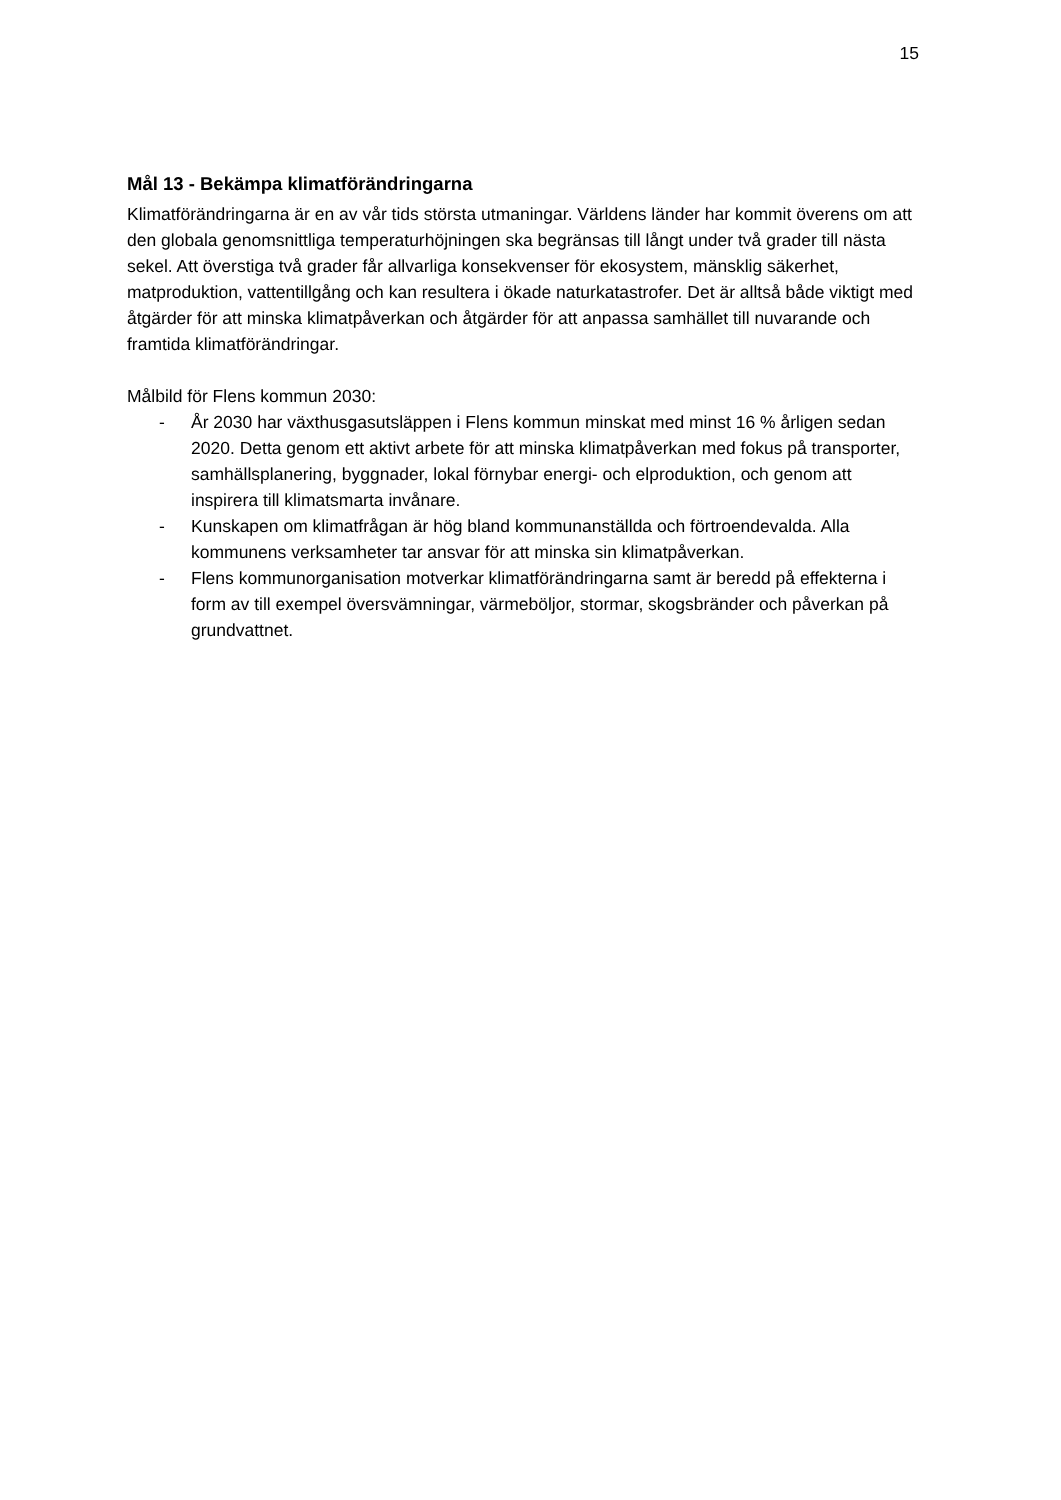15
Mål 13 - Bekämpa klimatförändringarna
Klimatförändringarna är en av vår tids största utmaningar. Världens länder har kommit överens om att den globala genomsnittliga temperaturhöjningen ska begränsas till långt under två grader till nästa sekel. Att överstiga två grader får allvarliga konsekvenser för ekosystem, mänsklig säkerhet, matproduktion, vattentillgång och kan resultera i ökade naturkatastrofer. Det är alltså både viktigt med åtgärder för att minska klimatpåverkan och åtgärder för att anpassa samhället till nuvarande och framtida klimatförändringar.
Målbild för Flens kommun 2030:
- År 2030 har växthusgasutsläppen i Flens kommun minskat med minst 16 % årligen sedan 2020. Detta genom ett aktivt arbete för att minska klimatpåverkan med fokus på transporter, samhällsplanering, byggnader, lokal förnybar energi- och elproduktion, och genom att inspirera till klimatsmarta invånare.
- Kunskapen om klimatfrågan är hög bland kommunanställda och förtroendevalda. Alla kommunens verksamheter tar ansvar för att minska sin klimatpåverkan.
- Flens kommunorganisation motverkar klimatförändringarna samt är beredd på effekterna i form av till exempel översvämningar, värmeböljor, stormar, skogsbränder och påverkan på grundvattnet.